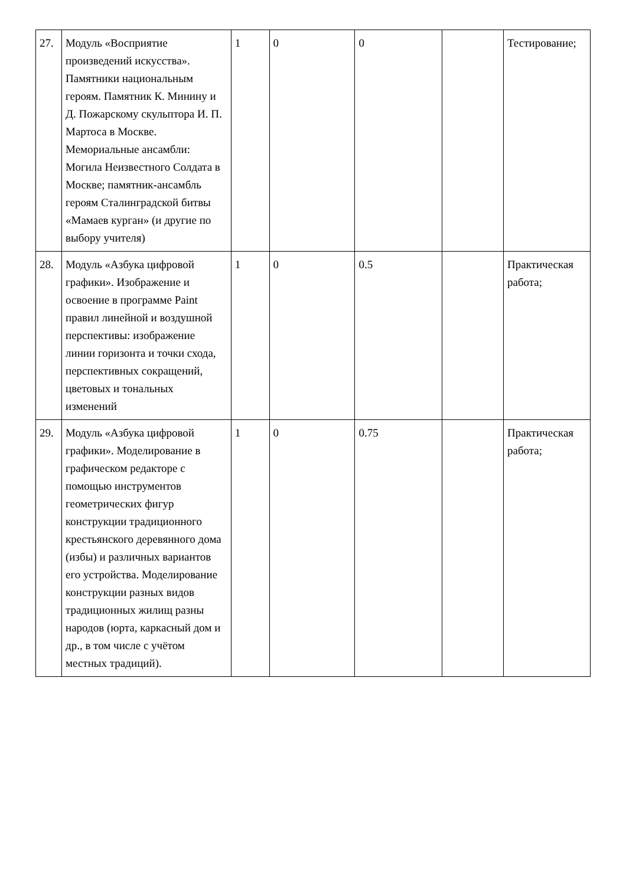| 27. | Модуль «Восприятие произведений искусства». Памятники национальным героям. Памятник К. Минину и Д. Пожарскому скульптора И. П. Мартоса в Москве. Мемориальные ансамбли: Могила Неизвестного Солдата в Москве; памятник-ансамбль героям Сталинградской битвы «Мамаев курган» (и другие по выбору учителя) | 1 | 0 | 0 | | Тестирование; |
| 28. | Модуль «Азбука цифровой графики». Изображение и освоение в программе Paint правил линейной и воздушной перспективы: изображение линии горизонта и точки схода, перспективных сокращений, цветовых и тональных изменений | 1 | 0 | 0.5 | | Практическая работа; |
| 29. | Модуль «Азбука цифровой графики». Моделирование в графическом редакторе с помощью инструментов геометрических фигур конструкции традиционного крестьянского деревянного дома (избы) и различных вариантов его устройства. Моделирование конструкции разных видов традиционных жилищ разны народов (юрта, каркасный дом и др., в том числе с учётом местных традиций). | 1 | 0 | 0.75 | | Практическая работа; |